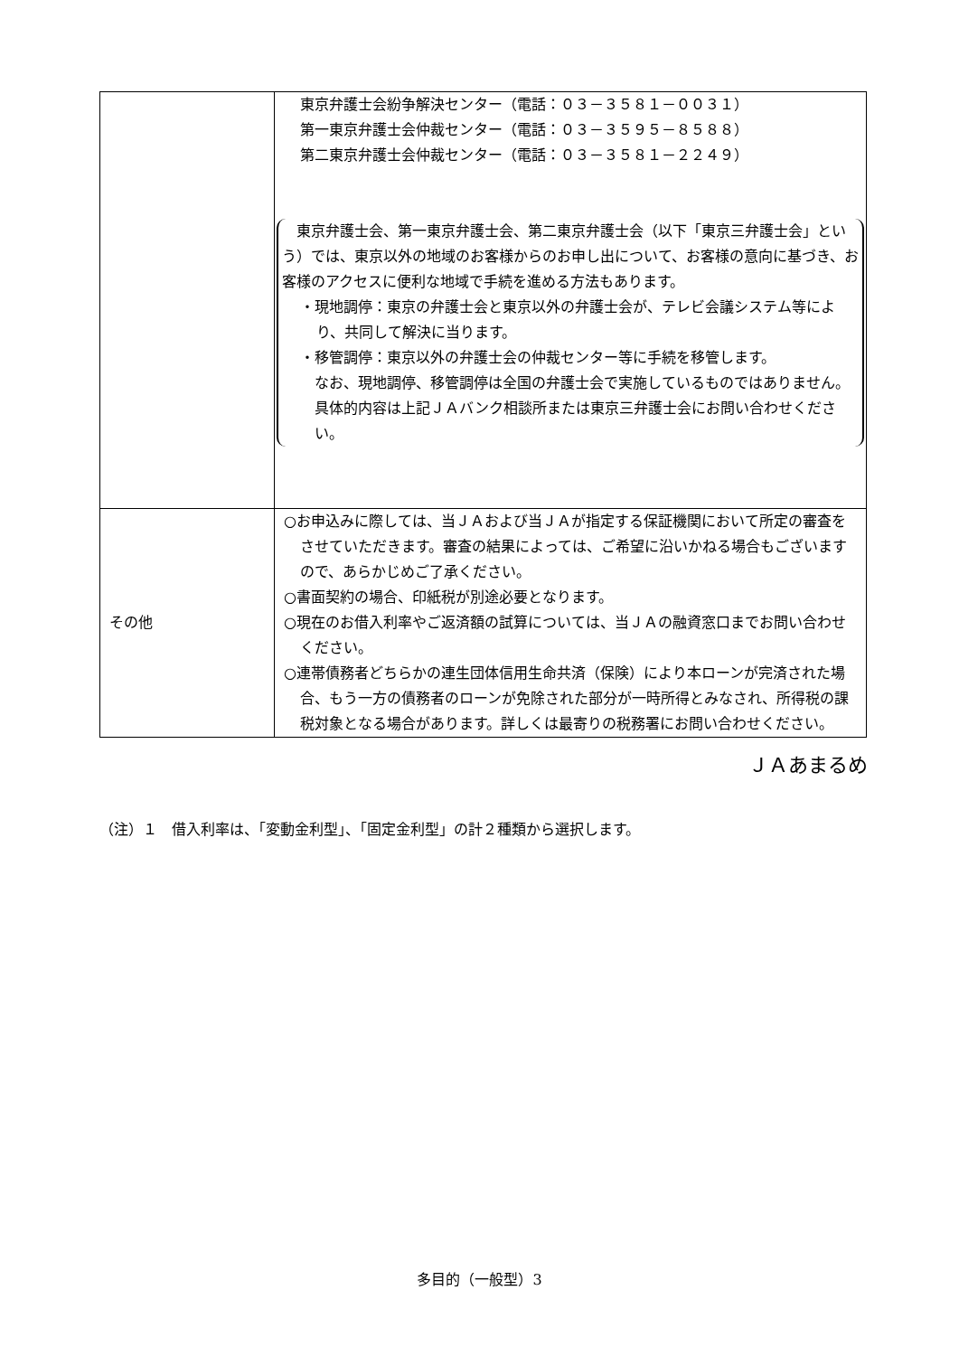| | 東京弁護士会紛争解決センター（電話：０３－３５８１－００３１） 第一東京弁護士会仲裁センター（電話：０３－３５９５－８５８８） 第二東京弁護士会仲裁センター（電話：０３－３５８１－２２４９） 東京弁護士会、第一東京弁護士会、第二東京弁護士会（以下「東京三弁護士会」という）では、東京以外の地域のお客様からのお申し出について、お客様の意向に基づき、お客様のアクセスに便利な地域で手続を進める方法もあります。 ・現地調停：東京の弁護士会と東京以外の弁護士会が、テレビ会議システム等により、共同して解決に当ります。 ・移管調停：東京以外の弁護士会の仲裁センター等に手続を移管します。 なお、現地調停、移管調停は全国の弁護士会で実施しているものではありません。具体的内容は上記ＪＡバンク相談所または東京三弁護士会にお問い合わせください。 |
| その他 | ○お申込みに際しては、当ＪＡおよび当ＪＡが指定する保証機関において所定の審査をさせていただきます。審査の結果によっては、ご希望に沿いかねる場合もございますので、あらかじめご了承ください。 ○書面契約の場合、印紙税が別途必要となります。 ○現在のお借入利率やご返済額の試算については、当ＪＡの融資窓口までお問い合わせください。 ○連帯債務者どちらかの連生団体信用生命共済（保険）により本ローンが完済された場合、もう一方の債務者のローンが免除された部分が一時所得とみなされ、所得税の課税対象となる場合があります。詳しくは最寄りの税務署にお問い合わせください。 |
ＪＡあまるめ
（注）１　借入利率は、「変動金利型」、「固定金利型」の計２種類から選択します。
多目的（一般型）3